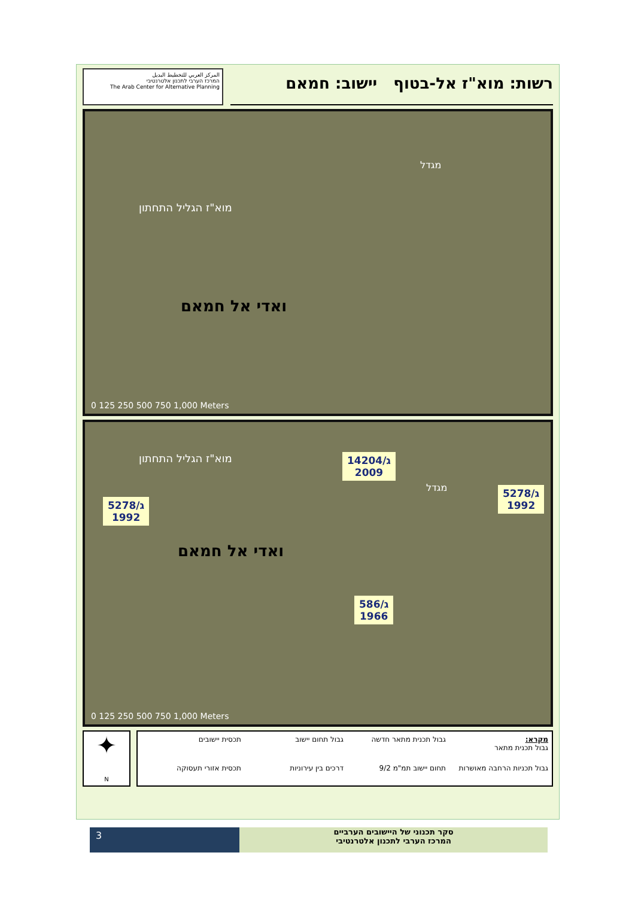المركز العربي للتخطيط البديل
המרכז הערבי לתכנון אלטרנטיבי
The Arab Center for Alternative Planning
רשות: מוא"ז אל-בטוף יישוב: חמאם
מוא"ז הגליל התחתון
מגדל
ואדי אל חמאם
0 125 250 500 750 1,000 Meters
מוא"ז הגליל התחתון
מגדל
ג/14204
2009
ג/5278
1992
ג/5278
1992
ואדי אל חמאם
ג/586
1966
0 125 250 500 750 1,000 Meters
✦
N
מקרא:
גבול תכנית מתאר
גבול תכנית מתאר חדשה
גבול תחום יישוב
תכסית יישובים
גבול תכניות הרחבה מאושרות
תחום יישוב תמ"מ 9/2
דרכים בין עירוניות
תכסית אזורי תעסוקה
3
סקר תכנוני של היישובים הערביים
המרכז הערבי לתכנון אלטרנטיבי